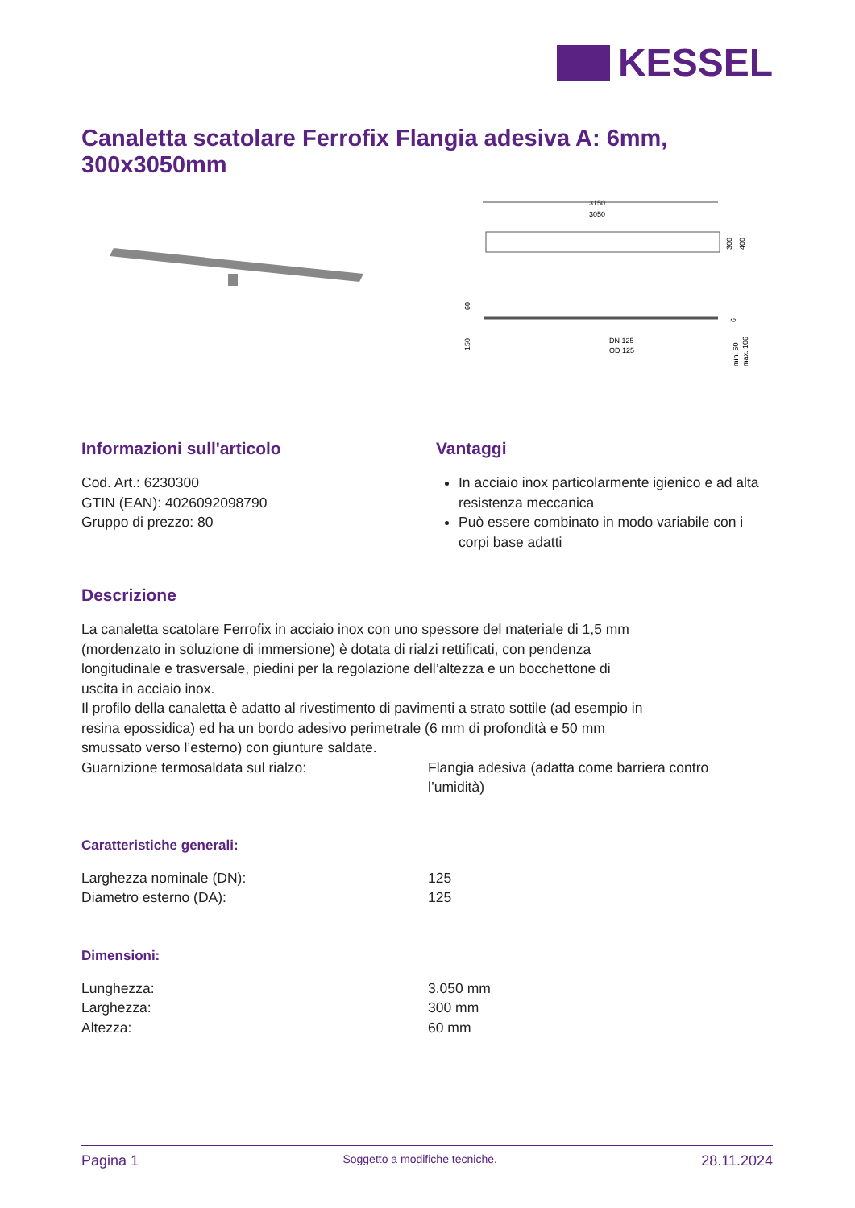KESSEL
Canaletta scatolare Ferrofix Flangia adesiva A: 6mm, 300x3050mm
3150
3050
300
400
60
150
DN 125
OD 125
6
min. 60
max. 106
Informazioni sull'articolo
Cod. Art.: 6230300
GTIN (EAN): 4026092098790
Gruppo di prezzo: 80
Vantaggi
In acciaio inox particolarmente igienico e ad alta resistenza meccanica
Può essere combinato in modo variabile con i corpi base adatti
Descrizione
La canaletta scatolare Ferrofix in acciaio inox con uno spessore del materiale di 1,5 mm (mordenzato in soluzione di immersione) è dotata di rialzi rettificati, con pendenza longitudinale e trasversale, piedini per la regolazione dell’altezza e un bocchettone di uscita in acciaio inox.
Il profilo della canaletta è adatto al rivestimento di pavimenti a strato sottile (ad esempio in resina epossidica) ed ha un bordo adesivo perimetrale (6 mm di profondità e 50 mm smussato verso l’esterno) con giunture saldate.
Guarnizione termosaldata sul rialzo: Flangia adesiva (adatta come barriera contro l’umidità)
Caratteristiche generali:
Larghezza nominale (DN): 125
Diametro esterno (DA): 125
Dimensioni:
Lunghezza: 3.050 mm
Larghezza: 300 mm
Altezza: 60 mm
Pagina 1 Soggetto a modifiche tecniche. 28.11.2024